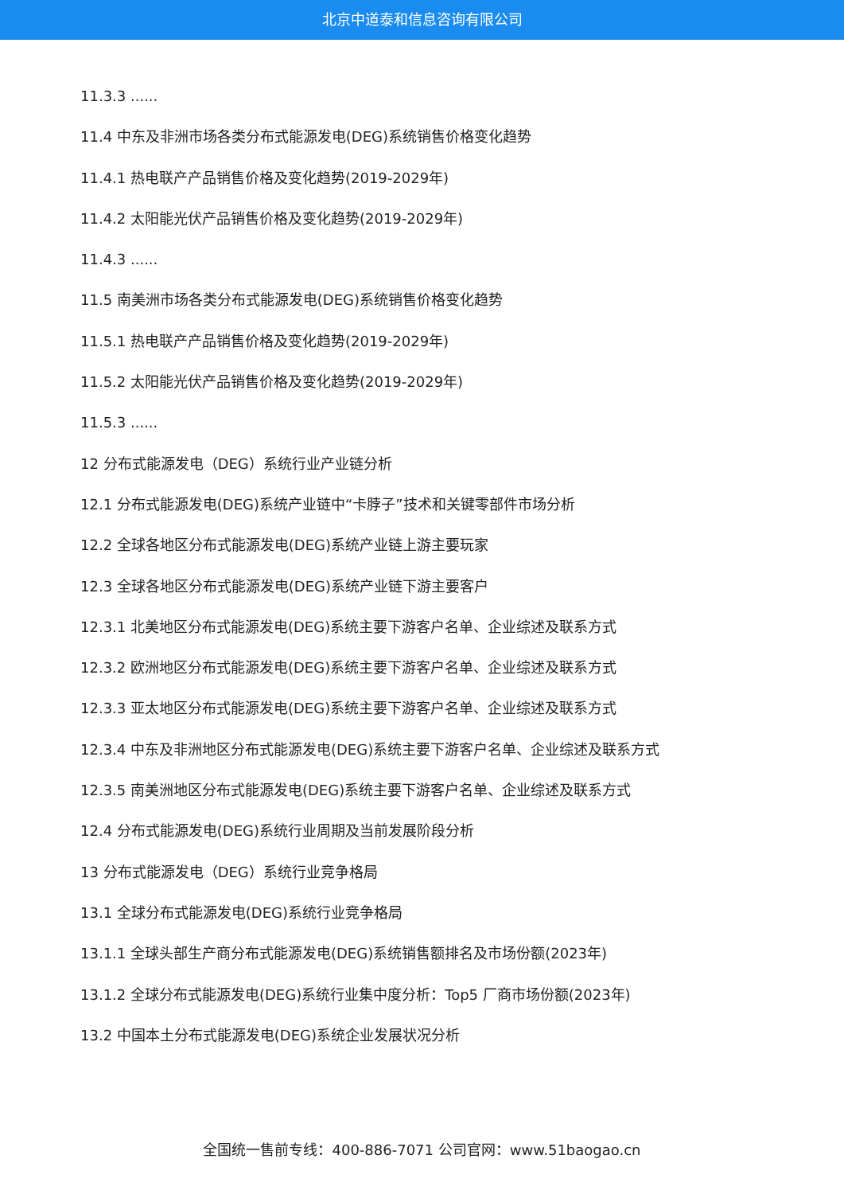北京中道泰和信息咨询有限公司
11.3.3 ......
11.4 中东及非洲市场各类分布式能源发电(DEG)系统销售价格变化趋势
11.4.1 热电联产产品销售价格及变化趋势(2019-2029年)
11.4.2 太阳能光伏产品销售价格及变化趋势(2019-2029年)
11.4.3 ......
11.5 南美洲市场各类分布式能源发电(DEG)系统销售价格变化趋势
11.5.1 热电联产产品销售价格及变化趋势(2019-2029年)
11.5.2 太阳能光伏产品销售价格及变化趋势(2019-2029年)
11.5.3 ......
12 分布式能源发电（DEG）系统行业产业链分析
12.1 分布式能源发电(DEG)系统产业链中“卡脖子”技术和关键零部件市场分析
12.2 全球各地区分布式能源发电(DEG)系统产业链上游主要玩家
12.3 全球各地区分布式能源发电(DEG)系统产业链下游主要客户
12.3.1 北美地区分布式能源发电(DEG)系统主要下游客户名单、企业综述及联系方式
12.3.2 欧洲地区分布式能源发电(DEG)系统主要下游客户名单、企业综述及联系方式
12.3.3 亚太地区分布式能源发电(DEG)系统主要下游客户名单、企业综述及联系方式
12.3.4 中东及非洲地区分布式能源发电(DEG)系统主要下游客户名单、企业综述及联系方式
12.3.5 南美洲地区分布式能源发电(DEG)系统主要下游客户名单、企业综述及联系方式
12.4 分布式能源发电(DEG)系统行业周期及当前发展阶段分析
13 分布式能源发电（DEG）系统行业竞争格局
13.1 全球分布式能源发电(DEG)系统行业竞争格局
13.1.1 全球头部生产商分布式能源发电(DEG)系统销售额排名及市场份额(2023年)
13.1.2 全球分布式能源发电(DEG)系统行业集中度分析：Top5 厂商市场份额(2023年)
13.2 中国本土分布式能源发电(DEG)系统企业发展状况分析
全国统一售前专线：400-886-7071 公司官网：www.51baogao.cn